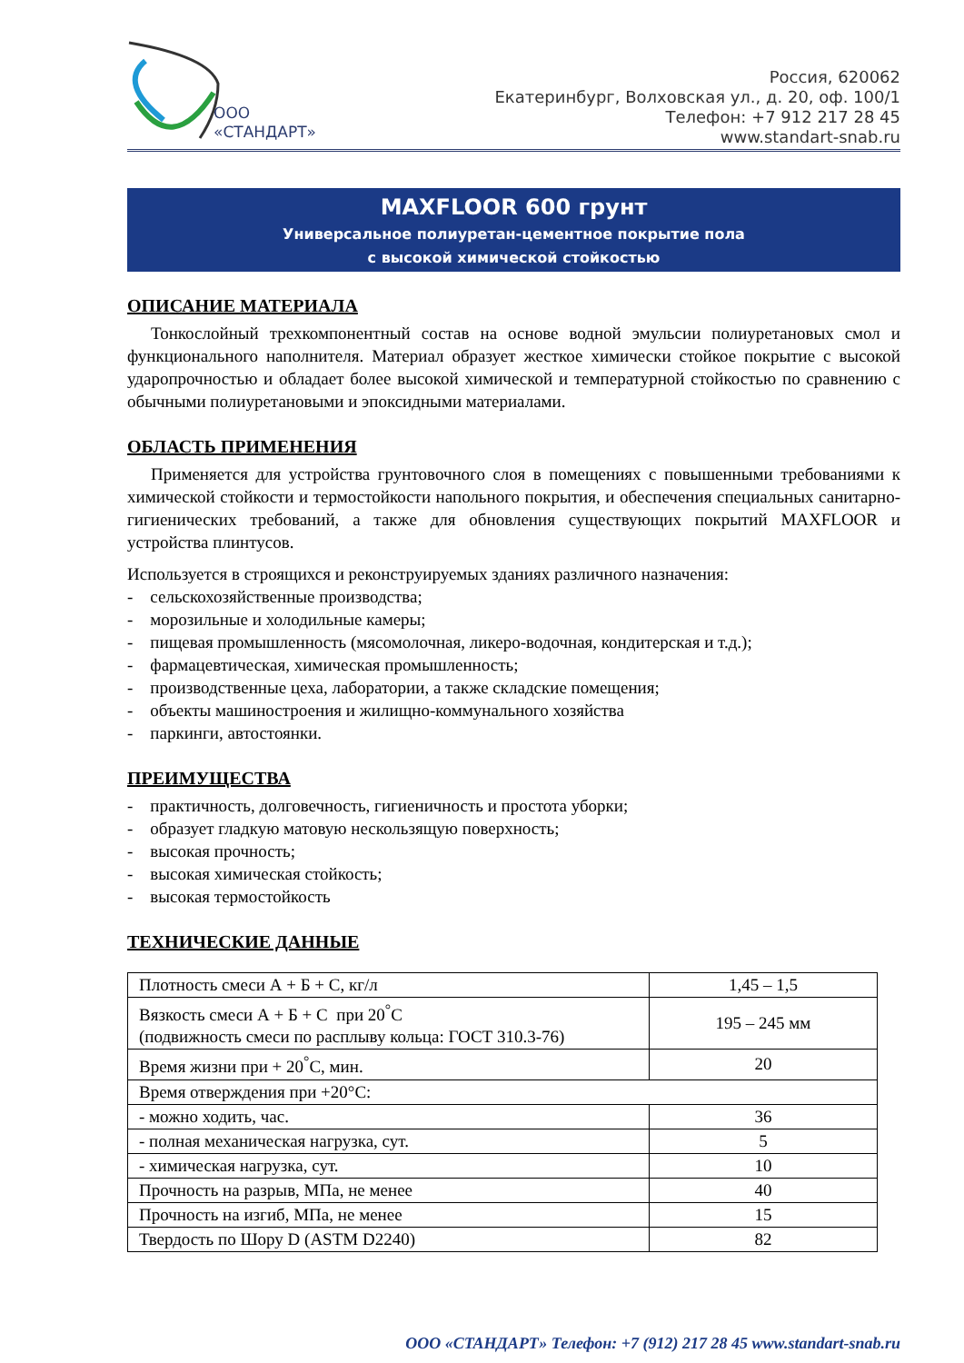ООО
«СТАНДАРТ»
Россия, 620062
Екатеринбург, Волховская ул., д. 20, оф. 100/1
Телефон: +7 912 217 28 45
www.standart-snab.ru
MAXFLOOR 600 грунт
Универсальное полиуретан-цементное покрытие пола
с высокой химической стойкостью
ОПИСАНИЕ МАТЕРИАЛА
Тонкослойный трехкомпонентный состав на основе водной эмульсии полиуретановых смол и функционального наполнителя. Материал образует жесткое химически стойкое покрытие с высокой ударопрочностью и обладает более высокой химической и температурной стойкостью по сравнению с обычными полиуретановыми и эпоксидными материалами.
ОБЛАСТЬ ПРИМЕНЕНИЯ
Применяется для устройства грунтовочного слоя в помещениях с повышенными требованиями к химической стойкости и термостойкости напольного покрытия, и обеспечения специальных санитарно-гигиенических требований, а также для обновления существующих покрытий MAXFLOOR и устройства плинтусов.
Используется в строящихся и реконструируемых зданиях различного назначения:
- сельскохозяйственные производства;
- морозильные и холодильные камеры;
- пищевая промышленность (мясомолочная, ликеро-водочная, кондитерская и т.д.);
- фармацевтическая, химическая промышленность;
- производственные цеха, лаборатории, а также складские помещения;
- объекты машиностроения и жилищно-коммунального хозяйства
- паркинги, автостоянки.
ПРЕИМУЩЕСТВА
- практичность, долговечность, гигиеничность и простота уборки;
- образует гладкую матовую нескользящую поверхность;
- высокая прочность;
- высокая химическая стойкость;
- высокая термостойкость
ТЕХНИЧЕСКИЕ ДАННЫЕ
| Плотность смеси А + Б + С, кг/л | 1,45 – 1,5 |
| Вязкость смеси А + Б + С при 20<sup>°</sup>С (подвижность смеси по расплыву кольца: ГОСТ 310.3-76) | 195 – 245 мм |
| Время жизни при + 20<sup>°</sup>С, мин. | 20 |
| Время отверждения при +20°С: | |
| - можно ходить, час. | 36 |
| - полная механическая нагрузка, сут. | 5 |
| - химическая нагрузка, сут. | 10 |
| Прочность на разрыв, МПа, не менее | 40 |
| Прочность на изгиб, МПа, не менее | 15 |
| Твердость по Шору D (ASTM D2240) | 82 |
ООО «СТАНДАРТ» Телефон: +7 (912) 217 28 45 www.standart-snab.ru